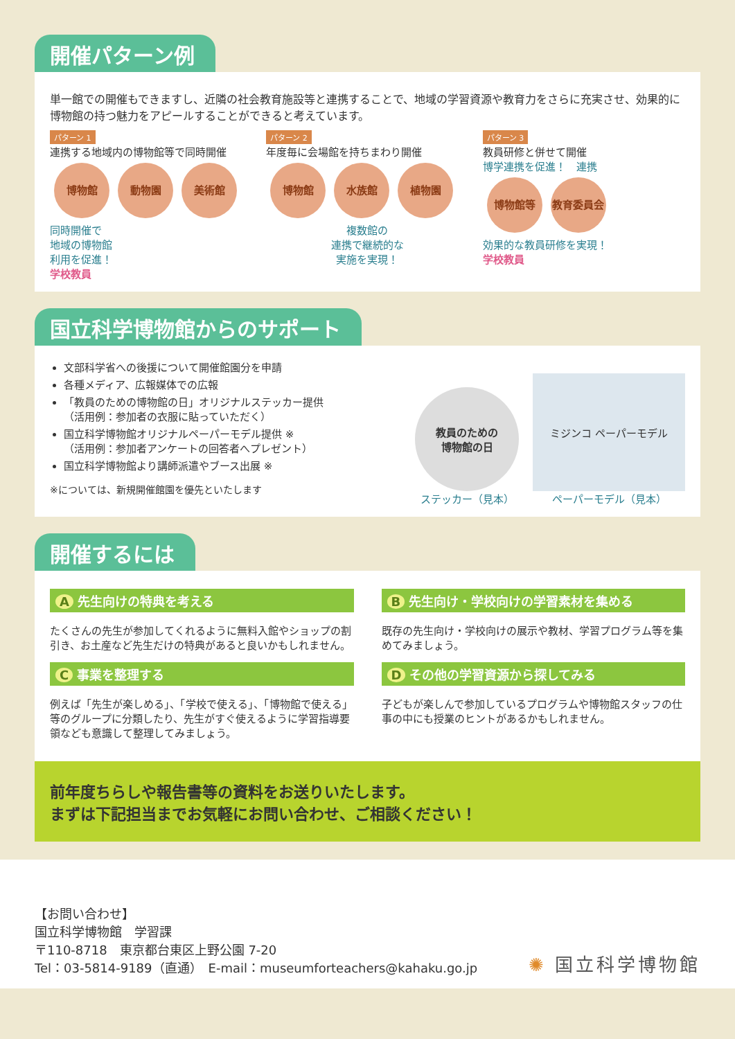開催パターン例
単一館での開催もできますし、近隣の社会教育施設等と連携することで、地域の学習資源や教育力をさらに充実させ、効果的に博物館の持つ魅力をアピールすることができると考えています。
パターン 1
連携する地域内の博物館等で同時開催
博物館 動物園 美術館
同時開催で
地域の博物館
利用を促進！
学校教員
パターン 2
年度毎に会場館を持ちまわり開催
博物館 水族館 植物園
複数館の
連携で継続的な
実施を実現！
パターン 3
教員研修と併せて開催
博学連携を促進！　連携
博物館等 教育委員会
効果的な教員研修を実現！
学校教員
国立科学博物館からのサポート
文部科学省への後援について開催館園分を申請
各種メディア、広報媒体での広報
「教員のための博物館の日」オリジナルステッカー提供
（活用例：参加者の衣服に貼っていただく）
国立科学博物館オリジナルペーパーモデル提供 ※
（活用例：参加者アンケートの回答者へプレゼント）
国立科学博物館より講師派遣やブース出展 ※
※については、新規開催館園を優先といたします
教員のための
博物館の日
ステッカー（見本）
ミジンコ ペーパーモデル
ペーパーモデル（見本）
開催するには
A先生向けの特典を考える
たくさんの先生が参加してくれるように無料入館やショップの割引き、お土産など先生だけの特典があると良いかもしれません。
C事業を整理する
例えば「先生が楽しめる」、「学校で使える」、「博物館で使える」等のグループに分類したり、先生がすぐ使えるように学習指導要領なども意識して整理してみましょう。
B先生向け・学校向けの学習素材を集める
既存の先生向け・学校向けの展示や教材、学習プログラム等を集めてみましょう。
Dその他の学習資源から探してみる
子どもが楽しんで参加しているプログラムや博物館スタッフの仕事の中にも授業のヒントがあるかもしれません。
前年度ちらしや報告書等の資料をお送りいたします。
まずは下記担当までお気軽にお問い合わせ、ご相談ください！
【お問い合わせ】
国立科学博物館　学習課
〒110-8718　東京都台東区上野公園 7-20
Tel：03-5814-9189（直通）　E-mail：museumforteachers@kahaku.go.jp
✺ 国立科学博物館